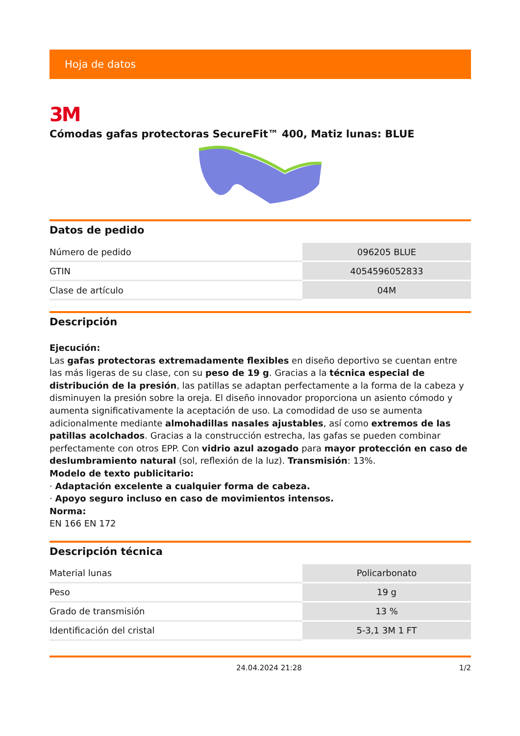Hoja de datos
3M
Cómodas gafas protectoras SecureFit™ 400, Matiz lunas: BLUE
Datos de pedido
| Número de pedido | 096205 BLUE |
| GTIN | 4054596052833 |
| Clase de artículo | 04M |
Descripción
Ejecución:
Las gafas protectoras extremadamente flexibles en diseño deportivo se cuentan entre las más ligeras de su clase, con su peso de 19 g. Gracias a la técnica especial de distribución de la presión, las patillas se adaptan perfectamente a la forma de la cabeza y disminuyen la presión sobre la oreja. El diseño innovador proporciona un asiento cómodo y aumenta significativamente la aceptación de uso. La comodidad de uso se aumenta adicionalmente mediante almohadillas nasales ajustables, así como extremos de las patillas acolchados. Gracias a la construcción estrecha, las gafas se pueden combinar perfectamente con otros EPP. Con vidrio azul azogado para mayor protección en caso de deslumbramiento natural (sol, reflexión de la luz). Transmisión: 13%.
Modelo de texto publicitario:
· Adaptación excelente a cualquier forma de cabeza.
· Apoyo seguro incluso en caso de movimientos intensos.
Norma:
EN 166 EN 172
Descripción técnica
| Material lunas | Policarbonato |
| Peso | 19 g |
| Grado de transmisión | 13 % |
| Identificación del cristal | 5-3,1 3M 1 FT |
24.04.2024 21:28 1/2